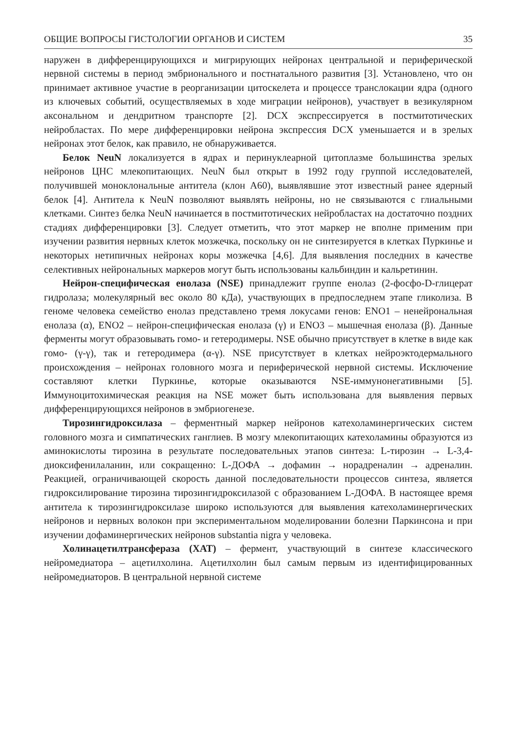ОБЩИЕ ВОПРОСЫ ГИСТОЛОГИИ ОРГАНОВ И СИСТЕМ 35
наружен в дифференцирующихся и мигрирующих нейронах центральной и периферической нервной системы в период эмбрионального и постнатального развития [3]. Установлено, что он принимает активное участие в реорганизации цитоскелета и процессе транслокации ядра (одного из ключевых событий, осуществляемых в ходе миграции нейронов), участвует в везикулярном аксональном и дендритном транспорте [2]. DCX экспрессируется в постмитотических нейробластах. По мере дифференцировки нейрона экспрессия DCX уменьшается и в зрелых нейронах этот белок, как правило, не обнаруживается.
Белок NeuN локализуется в ядрах и перинуклеарной цитоплазме большинства зрелых нейронов ЦНС млекопитающих. NeuN был открыт в 1992 году группой исследователей, получившей моноклональные антитела (клон А60), выявлявшие этот известный ранее ядерный белок [4]. Антитела к NeuN позволяют выявлять нейроны, но не связываются с глиальными клетками. Синтез белка NeuN начинается в постмитотических нейробластах на достаточно поздних стадиях дифференцировки [3]. Следует отметить, что этот маркер не вполне применим при изучении развития нервных клеток мозжечка, поскольку он не синтезируется в клетках Пуркинье и некоторых нетипичных нейронах коры мозжечка [4,6]. Для выявления последних в качестве селективных нейрональных маркеров могут быть использованы кальбиндин и кальретинин.
Нейрон-специфическая енолаза (NSE) принадлежит группе енолаз (2-фосфо-D-глицерат гидролаза; молекулярный вес около 80 кДа), участвующих в предпоследнем этапе гликолиза. В геноме человека семейство енолаз представлено тремя локусами генов: ENO1 – ненейрональная енолаза (α), ENO2 – нейрон-специфическая енолаза (γ) и ENO3 – мышечная енолаза (β). Данные ферменты могут образовывать гомо- и гетеродимеры. NSE обычно присутствует в клетке в виде как гомо- (γ-γ), так и гетеродимера (α-γ). NSE присутствует в клетках нейроэктодермального происхождения – нейронах головного мозга и периферической нервной системы. Исключение составляют клетки Пуркинье, которые оказываются NSE-иммунонегативными [5]. Иммуноцитохимическая реакция на NSE может быть использована для выявления первых дифференцирующихся нейронов в эмбриогенезе.
Тирозингидроксилаза – ферментный маркер нейронов катехоламинергических систем головного мозга и симпатических ганглиев. В мозгу млекопитающих катехоламины образуются из аминокислоты тирозина в результате последовательных этапов синтеза: L-тирозин → L-3,4-диоксифенилаланин, или сокращенно: L-ДОФА → дофамин → норадреналин → адреналин. Реакцией, ограничивающей скорость данной последовательности процессов синтеза, является гидроксилирование тирозина тирозингидроксилазой с образованием L-ДОФА. В настоящее время антитела к тирозингидроксилазе широко используются для выявления катехоламинергических нейронов и нервных волокон при экспериментальном моделировании болезни Паркинсона и при изучении дофаминергических нейронов substantia nigra у человека.
Холинацетилтрансфераза (ХАТ) – фермент, участвующий в синтезе классического нейромедиатора – ацетилхолина. Ацетилхолин был самым первым из идентифицированных нейромедиаторов. В центральной нервной системе